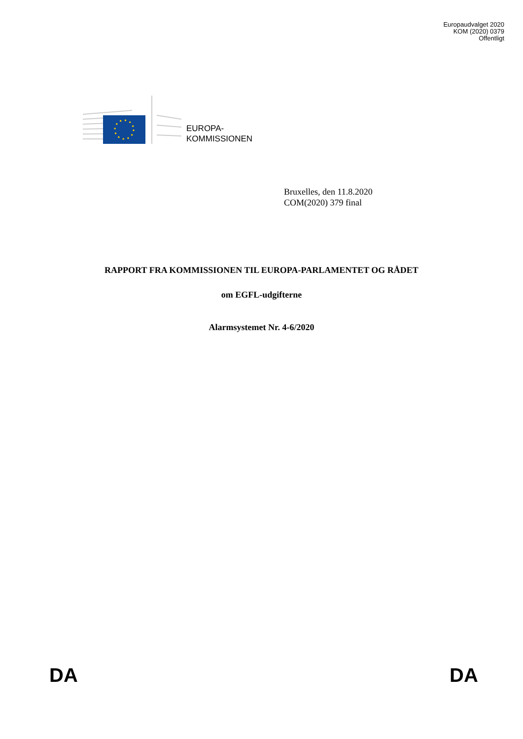Europaudvalget 2020
KOM (2020) 0379
Offentligt
EUROPA-
KOMMISSIONEN
Bruxelles, den 11.8.2020
COM(2020) 379 final
RAPPORT FRA KOMMISSIONEN TIL EUROPA-PARLAMENTET OG RÅDET
om EGFL-udgifterne
Alarmsystemet Nr. 4-6/2020
DA DA